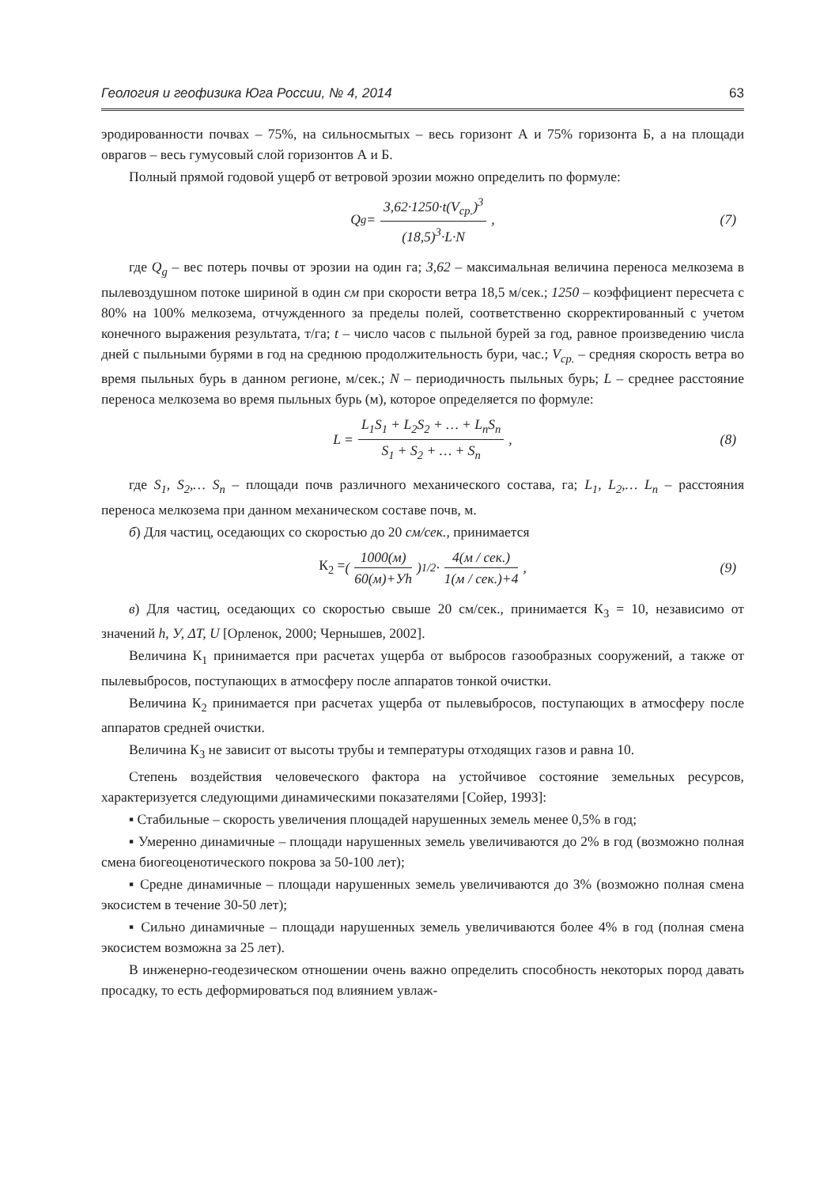Геология и геофизика Юга России, № 4, 2014 63
эродированности почвах – 75%, на сильносмытых – весь горизонт А и 75% горизонта Б, а на площади оврагов – весь гумусовый слой горизонтов А и Б.
Полный прямой годовой ущерб от ветровой эрозии можно определить по формуле:
Q<sub>g</sub> = 3,62·1250·t(V<sub>ср.</sub>)<sup>3</sup> (18,5)<sup>3</sup>·L·N, (7)
где Q<sub>g</sub> – вес потерь почвы от эрозии на один га; 3,62 – максимальная величина переноса мелкозема в пылевоздушном потоке шириной в один см при скорости ветра 18,5 м/сек.; 1250 – коэффициент пересчета с 80% на 100% мелкозема, отчужденного за пределы полей, соответственно скорректированный с учетом конечного выражения результата, т/га; t – число часов с пыльной бурей за год, равное произведению числа дней с пыльными бурями в год на среднюю продолжительность бури, час.; V<sub>ср.</sub> – средняя скорость ветра во время пыльных бурь в данном регионе, м/сек.; N – периодичность пыльных бурь; L – среднее расстояние переноса мелкозема во время пыльных бурь (м), которое определяется по формуле:
L = L<sub>1</sub>S<sub>1</sub> + L<sub>2</sub>S<sub>2</sub> + … + L<sub>n</sub>S<sub>n</sub> S<sub>1</sub> + S<sub>2</sub> + … + S<sub>n</sub>, (8)
где S<sub>1</sub>, S<sub>2</sub>,… S<sub>n</sub> – площади почв различного механического состава, га; L<sub>1</sub>, L<sub>2</sub>,… L<sub>n</sub> – расстояния переноса мелкозема при данном механическом составе почв, м.
б) Для частиц, оседающих со скоростью до 20 см/сек., принимается
К<sub>2</sub> = (1000(м) 60(м)+Уh)<sup>1/2</sup> · 4(м / сек.) 1(м / сек.)+4, (9)
в) Для частиц, оседающих со скоростью свыше 20 см/сек., принимается К<sub>3</sub> = 10, независимо от значений h, У, ΔT, U [Орленок, 2000; Чернышев, 2002].
Величина К<sub>1</sub> принимается при расчетах ущерба от выбросов газообразных сооружений, а также от пылевыбросов, поступающих в атмосферу после аппаратов тонкой очистки.
Величина К<sub>2</sub> принимается при расчетах ущерба от пылевыбросов, поступающих в атмосферу после аппаратов средней очистки.
Величина К<sub>3</sub> не зависит от высоты трубы и температуры отходящих газов и равна 10.
Степень воздействия человеческого фактора на устойчивое состояние земельных ресурсов, характеризуется следующими динамическими показателями [Сойер, 1993]:
▪ Стабильные – скорость увеличения площадей нарушенных земель менее 0,5% в год;
▪ Умеренно динамичные – площади нарушенных земель увеличиваются до 2% в год (возможно полная смена биогеоценотического покрова за 50-100 лет);
▪ Средне динамичные – площади нарушенных земель увеличиваются до 3% (возможно полная смена экосистем в течение 30-50 лет);
▪ Сильно динамичные – площади нарушенных земель увеличиваются более 4% в год (полная смена экосистем возможна за 25 лет).
В инженерно-геодезическом отношении очень важно определить способность некоторых пород давать просадку, то есть деформироваться под влиянием увлаж-